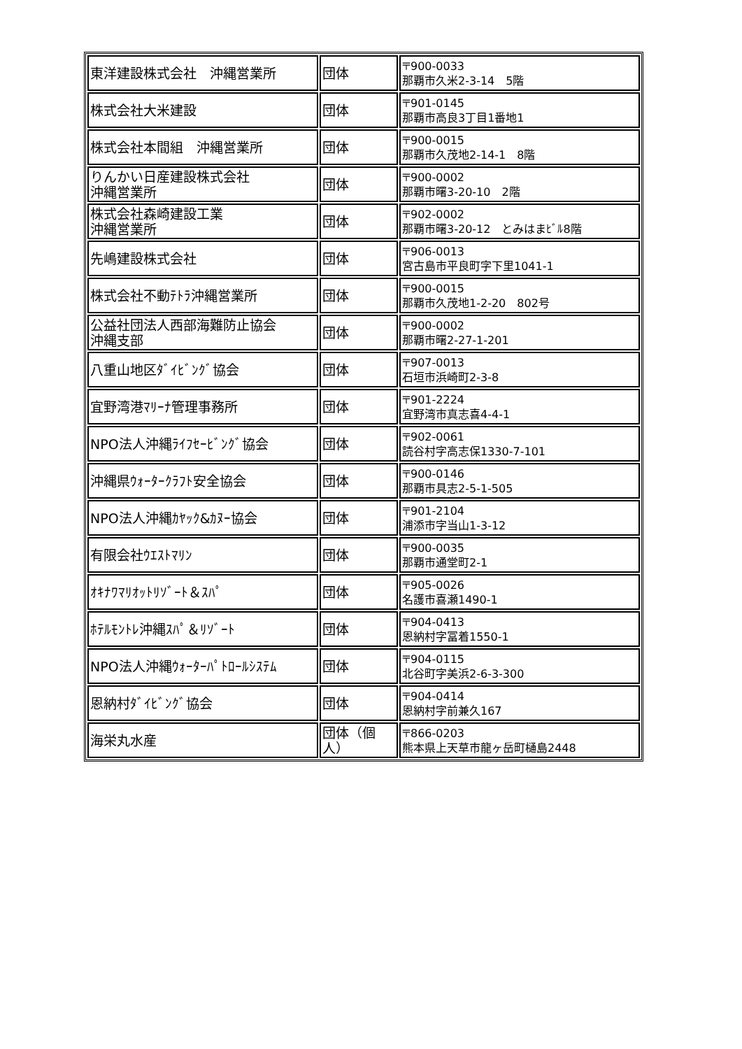| 東洋建設株式会社 沖縄営業所 | 団体 | 〒900-0033 那覇市久米2-3-14 5階 |
| 株式会社大米建設 | 団体 | 〒901-0145 那覇市高良3丁目1番地1 |
| 株式会社本間組 沖縄営業所 | 団体 | 〒900-0015 那覇市久茂地2-14-1 8階 |
| りんかい日産建設株式会社 沖縄営業所 | 団体 | 〒900-0002 那覇市曙3-20-10 2階 |
| 株式会社森崎建設工業 沖縄営業所 | 団体 | 〒902-0002 那覇市曙3-20-12 とみはまﾋﾞﾙ8階 |
| 先嶋建設株式会社 | 団体 | 〒906-0013 宮古島市平良町字下里1041-1 |
| 株式会社不動ﾃﾄﾗ沖縄営業所 | 団体 | 〒900-0015 那覇市久茂地1-2-20 802号 |
| 公益社団法人西部海難防止協会 沖縄支部 | 団体 | 〒900-0002 那覇市曙2-27-1-201 |
| 八重山地区ﾀﾞｲﾋﾞﾝｸﾞ協会 | 団体 | 〒907-0013 石垣市浜崎町2-3-8 |
| 宜野湾港ﾏﾘｰﾅ管理事務所 | 団体 | 〒901-2224 宜野湾市真志喜4-4-1 |
| NPO法人沖縄ﾗｲﾌｾｰﾋﾞﾝｸﾞ協会 | 団体 | 〒902-0061 読谷村字高志保1330-7-101 |
| 沖縄県ｳｫｰﾀｰｸﾗﾌﾄ安全協会 | 団体 | 〒900-0146 那覇市具志2-5-1-505 |
| NPO法人沖縄ｶﾔｯｸ&ｶﾇｰ協会 | 団体 | 〒901-2104 浦添市字当山1-3-12 |
| 有限会社ｳｴｽﾄﾏﾘﾝ | 団体 | 〒900-0035 那覇市通堂町2-1 |
| ｵｷﾅﾜﾏﾘｵｯﾄﾘｿﾞｰﾄ＆ｽﾊﾟ | 団体 | 〒905-0026 名護市喜瀬1490-1 |
| ﾎﾃﾙﾓﾝﾄﾚ沖縄ｽﾊﾟ＆ﾘｿﾞｰﾄ | 団体 | 〒904-0413 恩納村字冨着1550-1 |
| NPO法人沖縄ｳｫｰﾀｰﾊﾟﾄﾛｰﾙｼｽﾃﾑ | 団体 | 〒904-0115 北谷町字美浜2-6-3-300 |
| 恩納村ﾀﾞｲﾋﾞﾝｸﾞ協会 | 団体 | 〒904-0414 恩納村字前兼久167 |
| 海栄丸水産 | 団体（個人） | 〒866-0203 熊本県上天草市龍ヶ岳町樋島2448 |